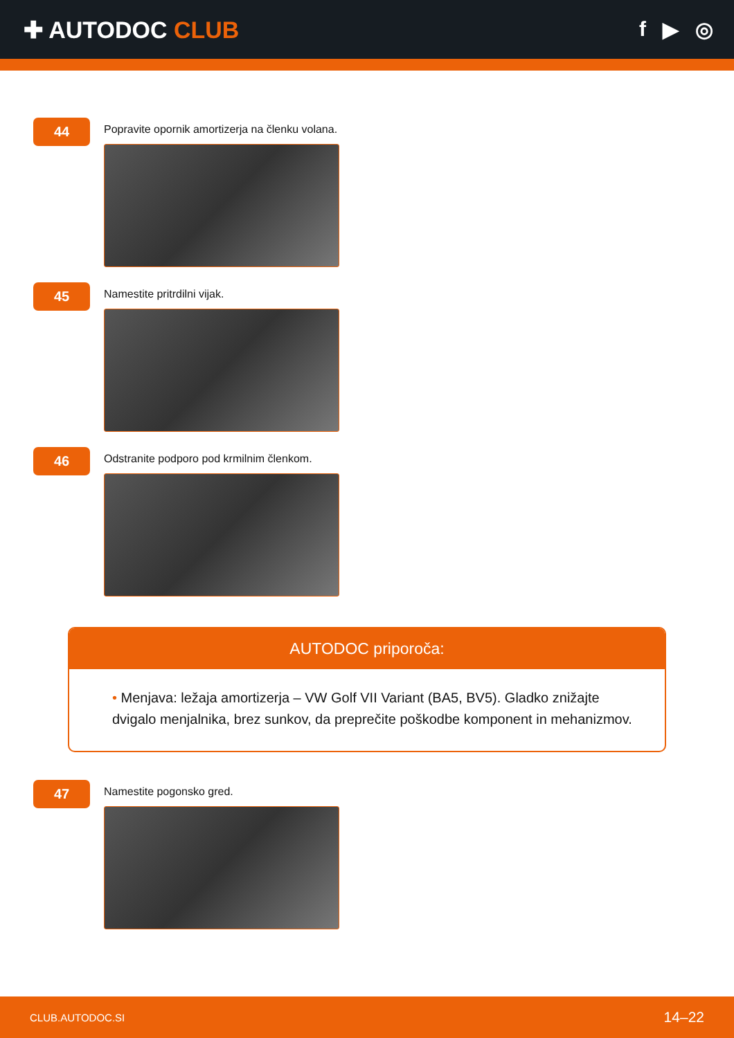✚ AUTODOC CLUB f ▶ ◎
44
Popravite opornik amortizerja na členku volana.
45
Namestite pritrdilni vijak.
46
Odstranite podporo pod krmilnim členkom.
AUTODOC priporoča:
• Menjava: ležaja amortizerja – VW Golf VII Variant (BA5, BV5). Gladko znižajte dvigalo menjalnika, brez sunkov, da preprečite poškodbe komponent in mehanizmov.
47
Namestite pogonsko gred.
CLUB.AUTODOC.SI 14–22